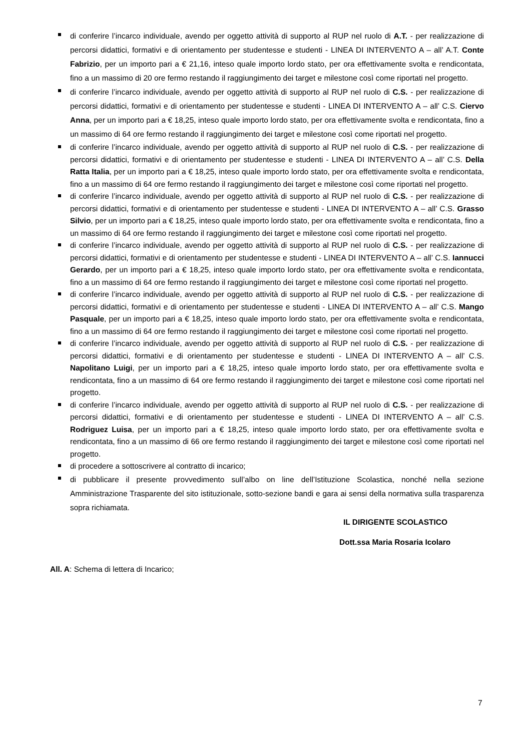di conferire l’incarco individuale, avendo per oggetto attività di supporto al RUP nel ruolo di A.T. - per realizzazione di percorsi didattici, formativi e di orientamento per studentesse e studenti - LINEA DI INTERVENTO A – all’ A.T. Conte Fabrizio, per un importo pari a € 21,16, inteso quale importo lordo stato, per ora effettivamente svolta e rendicontata, fino a un massimo di 20 ore fermo restando il raggiungimento dei target e milestone così come riportati nel progetto.
di conferire l’incarco individuale, avendo per oggetto attività di supporto al RUP nel ruolo di C.S. - per realizzazione di percorsi didattici, formativi e di orientamento per studentesse e studenti - LINEA DI INTERVENTO A – all’ C.S. Ciervo Anna, per un importo pari a € 18,25, inteso quale importo lordo stato, per ora effettivamente svolta e rendicontata, fino a un massimo di 64 ore fermo restando il raggiungimento dei target e milestone così come riportati nel progetto.
di conferire l’incarco individuale, avendo per oggetto attività di supporto al RUP nel ruolo di C.S. - per realizzazione di percorsi didattici, formativi e di orientamento per studentesse e studenti - LINEA DI INTERVENTO A – all’ C.S. Della Ratta Italia, per un importo pari a € 18,25, inteso quale importo lordo stato, per ora effettivamente svolta e rendicontata, fino a un massimo di 64 ore fermo restando il raggiungimento dei target e milestone così come riportati nel progetto.
di conferire l’incarco individuale, avendo per oggetto attività di supporto al RUP nel ruolo di C.S. - per realizzazione di percorsi didattici, formativi e di orientamento per studentesse e studenti - LINEA DI INTERVENTO A – all’ C.S. Grasso Silvio, per un importo pari a € 18,25, inteso quale importo lordo stato, per ora effettivamente svolta e rendicontata, fino a un massimo di 64 ore fermo restando il raggiungimento dei target e milestone così come riportati nel progetto.
di conferire l’incarco individuale, avendo per oggetto attività di supporto al RUP nel ruolo di C.S. - per realizzazione di percorsi didattici, formativi e di orientamento per studentesse e studenti - LINEA DI INTERVENTO A – all’ C.S. Iannucci Gerardo, per un importo pari a € 18,25, inteso quale importo lordo stato, per ora effettivamente svolta e rendicontata, fino a un massimo di 64 ore fermo restando il raggiungimento dei target e milestone così come riportati nel progetto.
di conferire l’incarco individuale, avendo per oggetto attività di supporto al RUP nel ruolo di C.S. - per realizzazione di percorsi didattici, formativi e di orientamento per studentesse e studenti - LINEA DI INTERVENTO A – all’ C.S. Mango Pasquale, per un importo pari a € 18,25, inteso quale importo lordo stato, per ora effettivamente svolta e rendicontata, fino a un massimo di 64 ore fermo restando il raggiungimento dei target e milestone così come riportati nel progetto.
di conferire l’incarco individuale, avendo per oggetto attività di supporto al RUP nel ruolo di C.S. - per realizzazione di percorsi didattici, formativi e di orientamento per studentesse e studenti - LINEA DI INTERVENTO A – all’ C.S. Napolitano Luigi, per un importo pari a € 18,25, inteso quale importo lordo stato, per ora effettivamente svolta e rendicontata, fino a un massimo di 64 ore fermo restando il raggiungimento dei target e milestone così come riportati nel progetto.
di conferire l’incarco individuale, avendo per oggetto attività di supporto al RUP nel ruolo di C.S. - per realizzazione di percorsi didattici, formativi e di orientamento per studentesse e studenti - LINEA DI INTERVENTO A – all’ C.S. Rodriguez Luisa, per un importo pari a € 18,25, inteso quale importo lordo stato, per ora effettivamente svolta e rendicontata, fino a un massimo di 66 ore fermo restando il raggiungimento dei target e milestone così come riportati nel progetto.
di procedere a sottoscrivere al contratto di incarico;
di pubblicare il presente provvedimento sull’albo on line dell’Istituzione Scolastica, nonché nella sezione Amministrazione Trasparente del sito istituzionale, sotto-sezione bandi e gara ai sensi della normativa sulla trasparenza sopra richiamata.
IL DIRIGENTE SCOLASTICO
Dott.ssa Maria Rosaria Icolaro
All. A: Schema di lettera di Incarico;
7